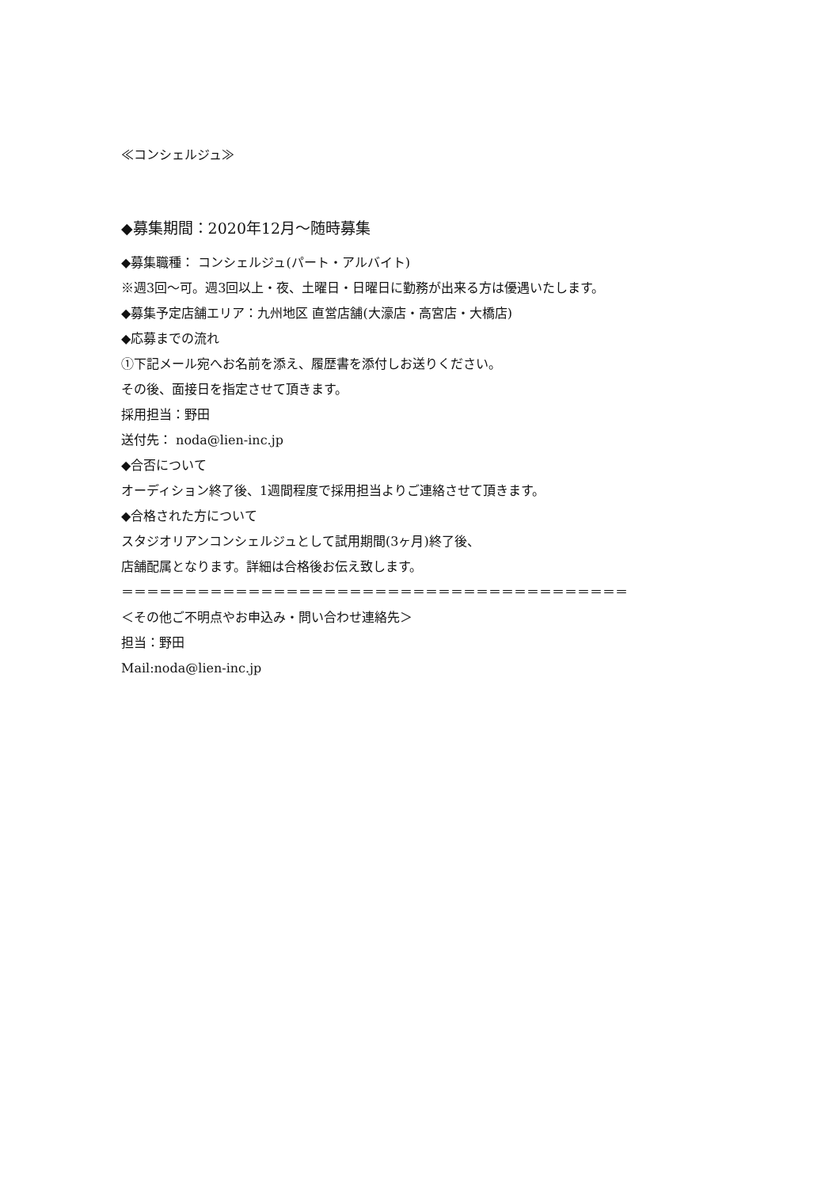≪コンシェルジュ≫
◆募集期間：2020年12月～随時募集
◆募集職種： コンシェルジュ(パート・アルバイト)
※週3回～可。週3回以上・夜、土曜日・日曜日に勤務が出来る方は優遇いたします。
◆募集予定店舗エリア：九州地区 直営店舗(大濠店・高宮店・大橋店)
◆応募までの流れ
①下記メール宛へお名前を添え、履歴書を添付しお送りください。
その後、面接日を指定させて頂きます。
採用担当：野田
送付先： noda@lien-inc.jp
◆合否について
オーディション終了後、1週間程度で採用担当よりご連絡させて頂きます。
◆合格された方について
スタジオリアンコンシェルジュとして試用期間(3ヶ月)終了後、
店舗配属となります。詳細は合格後お伝え致します。
＝＝＝＝＝＝＝＝＝＝＝＝＝＝＝＝＝＝＝＝＝＝＝＝＝＝＝＝＝＝＝＝＝＝＝＝＝＝＝＝
＜その他ご不明点やお申込み・問い合わせ連絡先＞
担当：野田
Mail:noda@lien-inc.jp